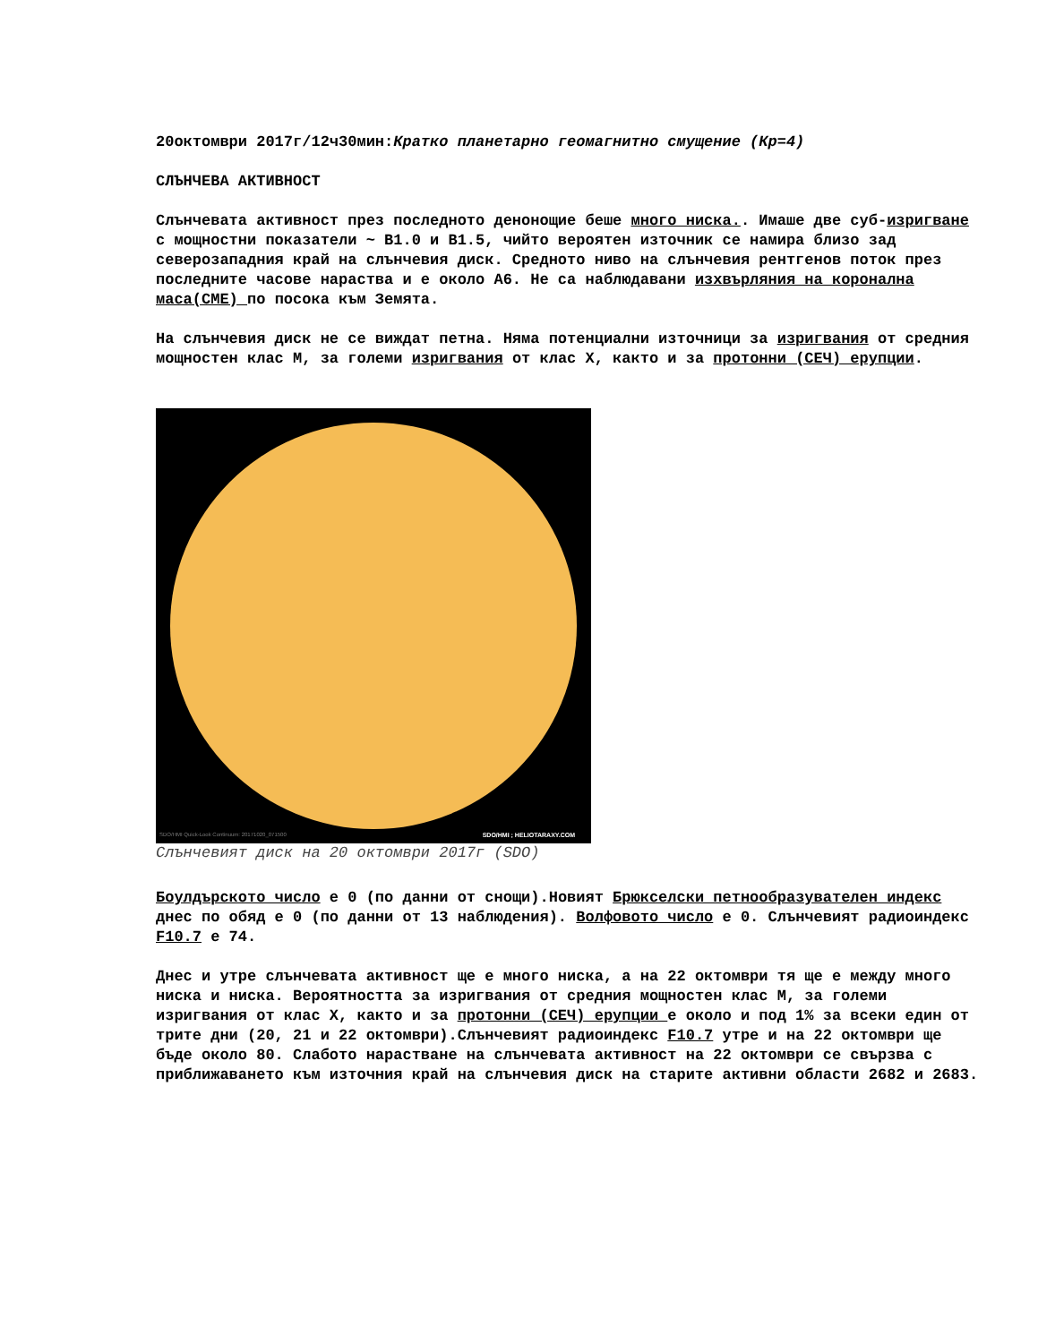20октомври 2017г/12ч30мин:Кратко планетарно геомагнитно смущение (Кр=4)
СЛЪНЧЕВА АКТИВНОСТ
Слънчевата активност през последното денонощие беше много ниска.. Имаше две суб-изригване с мощностни показатели ~ В1.0 и В1.5, чийто вероятен източник се намира близо зад северозападния край на слънчевия диск. Средното ниво на слънчевия рентгенов поток през последните часове нараства и е около А6. Не са наблюдавани изхвърляния на коронална маса(СМЕ) по посока към Земята.
На слънчевия диск не се виждат петна. Няма потенциални източници за изригвания от средния мощностен клас М, за големи изригвания от клас Х, както и за протонни (СЕЧ) ерупции.
SDO/HMI Quick-Look Continuum: 20171020_071500 SDO/HMI ; HELIOTARAXY.COM
Слънчевият диск на 20 октомври 2017г (SDO)
Боулдърското число е 0 (по данни от снощи).Новият Брюкселски петнообразувателен индекс днес по обяд е 0 (по данни от 13 наблюдения). Волфовото число е 0. Слънчевият радиоиндекс F10.7 е 74.
Днес и утре слънчевата активност ще е много ниска, а на 22 октомври тя ще е между много ниска и ниска. Вероятността за изригвания от средния мощностен клас М, за големи изригвания от клас Х, както и за протонни (СЕЧ) ерупции е около и под 1% за всеки един от трите дни (20, 21 и 22 октомври).Слънчевият радиоиндекс F10.7 утре и на 22 октомври ще бъде около 80. Слабото нарастване на слънчевата активност на 22 октомври се свързва с приближаването към източния край на слънчевия диск на старите активни области 2682 и 2683.